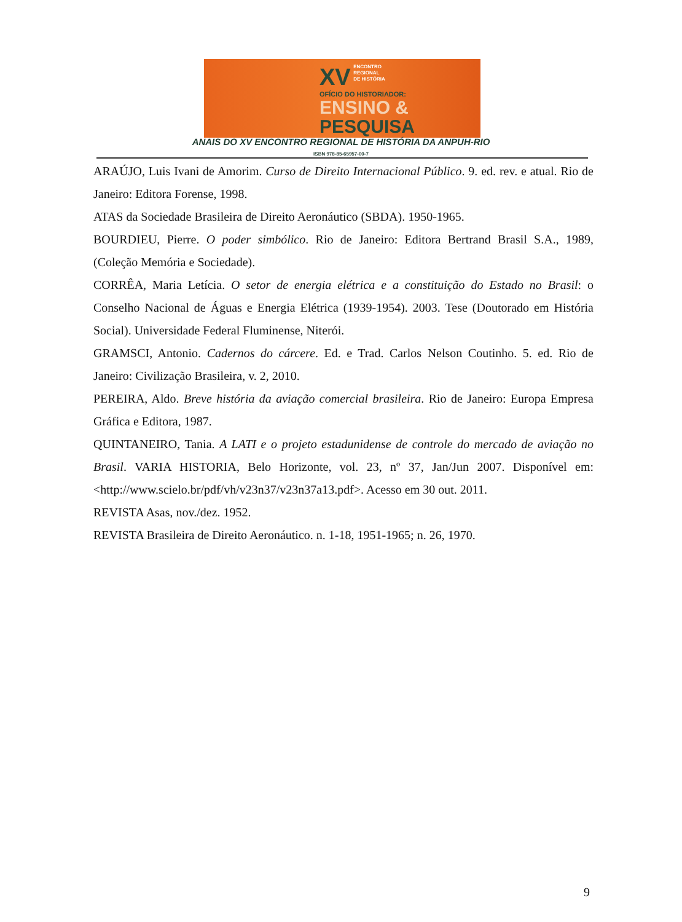XV ENCONTRO
REGIONAL
DE HISTÓRIA
OFÍCIO DO HISTORIADOR:
ENSINO &
PESQUISA
ANAIS DO XV ENCONTRO REGIONAL DE HISTÓRIA DA ANPUH-RIO
ISBN 978-85-65957-00-7
ARAÚJO, Luis Ivani de Amorim. Curso de Direito Internacional Público. 9. ed. rev. e atual. Rio de Janeiro: Editora Forense, 1998.
ATAS da Sociedade Brasileira de Direito Aeronáutico (SBDA). 1950-1965.
BOURDIEU, Pierre. O poder simbólico. Rio de Janeiro: Editora Bertrand Brasil S.A., 1989, (Coleção Memória e Sociedade).
CORRÊA, Maria Letícia. O setor de energia elétrica e a constituição do Estado no Brasil: o Conselho Nacional de Águas e Energia Elétrica (1939-1954). 2003. Tese (Doutorado em História Social). Universidade Federal Fluminense, Niterói.
GRAMSCI, Antonio. Cadernos do cárcere. Ed. e Trad. Carlos Nelson Coutinho. 5. ed. Rio de Janeiro: Civilização Brasileira, v. 2, 2010.
PEREIRA, Aldo. Breve história da aviação comercial brasileira. Rio de Janeiro: Europa Empresa Gráfica e Editora, 1987.
QUINTANEIRO, Tania. A LATI e o projeto estadunidense de controle do mercado de aviação no Brasil. VARIA HISTORIA, Belo Horizonte, vol. 23, nº 37, Jan/Jun 2007. Disponível em: <http://www.scielo.br/pdf/vh/v23n37/v23n37a13.pdf>. Acesso em 30 out. 2011.
REVISTA Asas, nov./dez. 1952.
REVISTA Brasileira de Direito Aeronáutico. n. 1-18, 1951-1965; n. 26, 1970.
9